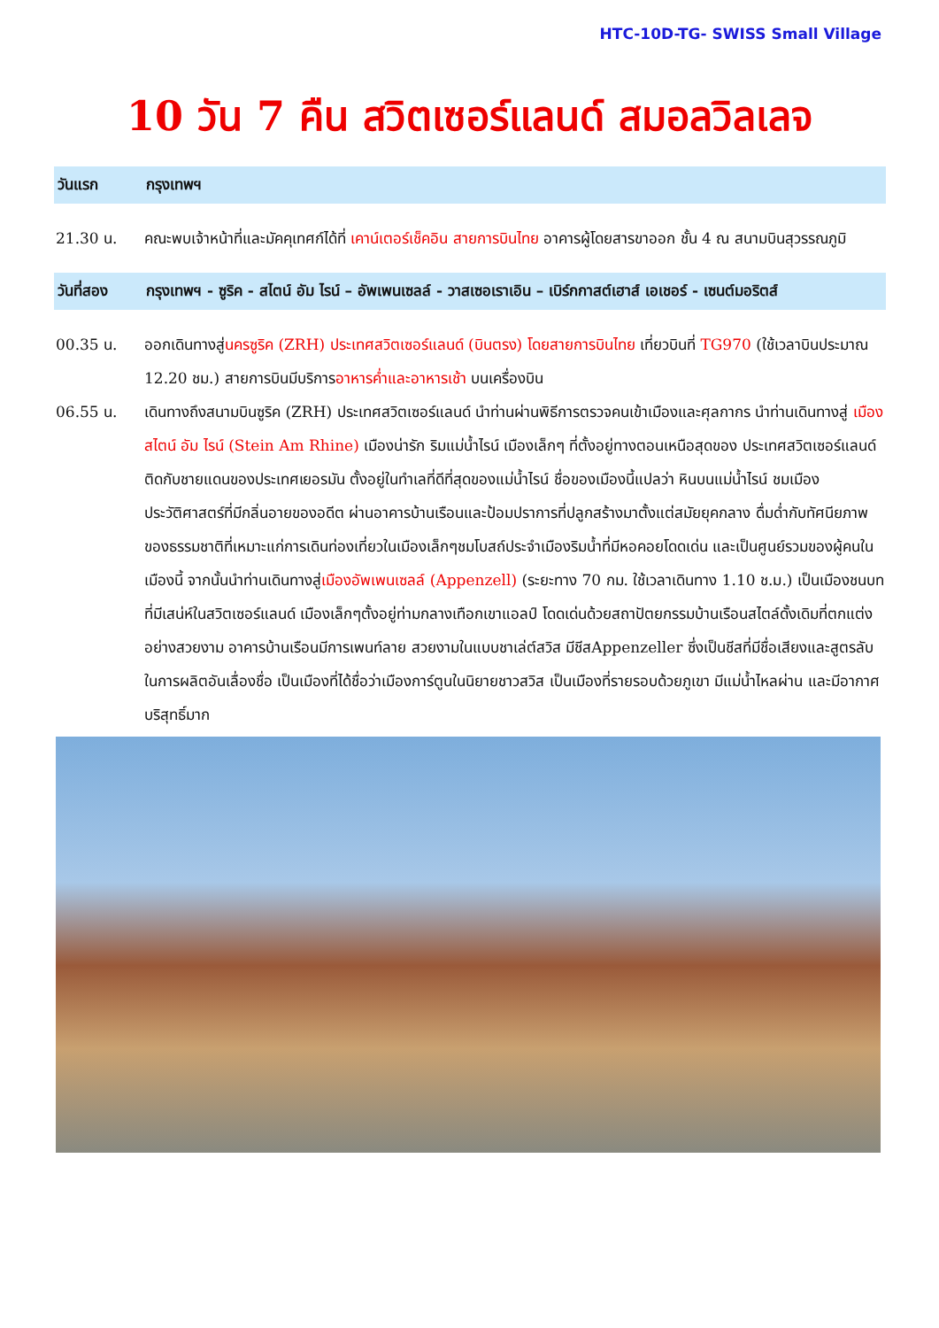HTC-10D-TG- SWISS Small Village
10 วัน 7 คืน สวิตเซอร์แลนด์ สมอลวิลเลจ
วันแรก กรุงเทพฯ
21.30 น. คณะพบเจ้าหน้าที่และมัคคุเทศก์ได้ที่ เคาน์เตอร์เช็คอิน สายการบินไทย อาคารผู้โดยสารขาออก ชั้น 4 ณ สนามบินสุวรรณภูมิ
วันที่สอง กรุงเทพฯ - ซูริค - สไตน์ อัม ไรน์ – อัพเพนเซลล์ - วาสเซอเราเอิน – เบิร์กกาสต์เฮาส์ เอเชอร์ - เซนต์มอริตส์
00.35 น. ออกเดินทางสู่นครซูริค (ZRH) ประเทศสวิตเซอร์แลนด์ (บินตรง) โดยสายการบินไทย เที่ยวบินที่ TG970 (ใช้เวลาบินประมาณ 12.20 ชม.) สายการบินมีบริการอาหารค่ำและอาหารเช้า บนเครื่องบิน
06.55 น. เดินทางถึงสนามบินซูริค (ZRH) ประเทศสวิตเซอร์แลนด์ นำท่านผ่านพิธีการตรวจคนเข้าเมืองและศุลกากร นำท่านเดินทางสู่ เมืองสไตน์ อัม ไรน์ (Stein Am Rhine) เมืองน่ารัก ริมแม่น้ำไรน์ เมืองเล็กๆ ที่ตั้งอยู่ทางตอนเหนือสุดของ ประเทศสวิตเซอร์แลนด์ ติดกับชายแดนของประเทศเยอรมัน ตั้งอยู่ในทำเลที่ดีที่สุดของแม่น้ำไรน์ ชื่อของเมืองนี้แปลว่า หินบนแม่น้ำไรน์ ชมเมืองประวัติศาสตร์ที่มีกลิ่นอายของอดีต ผ่านอาคารบ้านเรือนและป้อมปราการที่ปลูกสร้างมาตั้งแต่สมัยยุคกลาง ดื่มด่ำกับทัศนียภาพของธรรมชาติที่เหมาะแก่การเดินท่องเที่ยวในเมืองเล็กๆชมโบสถ์ประจำเมืองริมน้ำที่มีหอคอยโดดเด่น และเป็นศูนย์รวมของผู้คนในเมืองนี้ จากนั้นนำท่านเดินทางสู่เมืองอัพเพนเซลล์ (Appenzell) (ระยะทาง 70 กม. ใช้เวลาเดินทาง 1.10 ช.ม.) เป็นเมืองชนบทที่มีเสน่ห์ในสวิตเซอร์แลนด์ เมืองเล็กๆตั้งอยู่ท่ามกลางเทือกเขาแอลป์ โดดเด่นด้วยสถาปัตยกรรมบ้านเรือนสไตล์ดั้งเดิมที่ตกแต่งอย่างสวยงาม อาคารบ้านเรือนมีการเพนท์ลาย สวยงามในแบบชาเล่ต์สวิส มีชีสAppenzeller ซึ่งเป็นชีสที่มีชื่อเสียงและสูตรลับในการผลิตอันเลื่องชื่อ เป็นเมืองที่ได้ชื่อว่าเมืองการ์ตูนในนิยายชาวสวิส เป็นเมืองที่รายรอบด้วยภูเขา มีแม่น้ำไหลผ่าน และมีอากาศบริสุทธิ์มาก